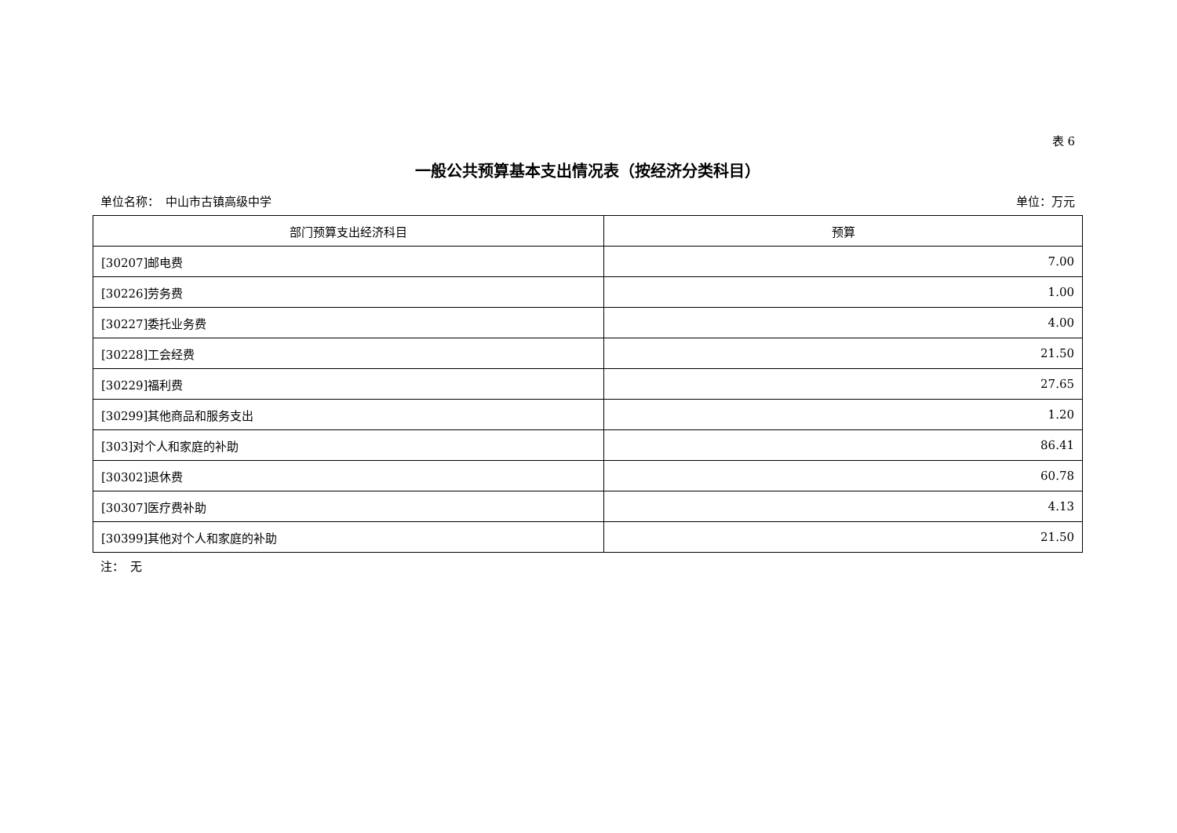表 6
一般公共预算基本支出情况表（按经济分类科目）
单位名称：　中山市古镇高级中学 单位：万元
| 部门预算支出经济科目 | 预算 |
| --- | --- |
| [30207]邮电费 | 7.00 |
| [30226]劳务费 | 1.00 |
| [30227]委托业务费 | 4.00 |
| [30228]工会经费 | 21.50 |
| [30229]福利费 | 27.65 |
| [30299]其他商品和服务支出 | 1.20 |
| [303]对个人和家庭的补助 | 86.41 |
| [30302]退休费 | 60.78 |
| [30307]医疗费补助 | 4.13 |
| [30399]其他对个人和家庭的补助 | 21.50 |
注：　无